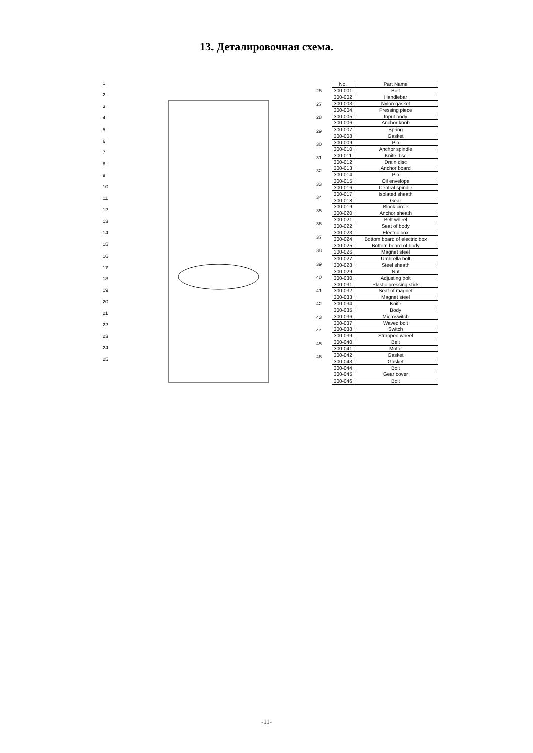13. Деталировочная схема.
123456789
10
11
12
13
14
15
16
17
18
19
20
21
22
23
24
25
26
27
28
29
30
31
32
33
34
35
36
37
38
39
40
41
42
43
44
45
46
| No. | Part Name |
| --- | --- |
| 300-001 | Bolt |
| 300-002 | Handlebar |
| 300-003 | Nylon gasket |
| 300-004 | Pressing piece |
| 300-005 | Input body |
| 300-006 | Anchor knob |
| 300-007 | Spring |
| 300-008 | Gasket |
| 300-009 | Pin |
| 300-010 | Anchor spindle |
| 300-011 | Knife disc |
| 300-012 | Drain disc |
| 300-013 | Anchor board |
| 300-014 | Pin |
| 300-015 | Oil envelope |
| 300-016 | Central spindle |
| 300-017 | Isolated sheath |
| 300-018 | Gear |
| 300-019 | Block circle |
| 300-020 | Anchor sheath |
| 300-021 | Belt wheel |
| 300-022 | Seat of body |
| 300-023 | Electric box |
| 300-024 | Bottom board of electric box |
| 300-025 | Bottom board of body |
| 300-026 | Magnet steel |
| 300-027 | Umbrella bolt |
| 300-028 | Steel sheath |
| 300-029 | Nut |
| 300-030 | Adjusting bolt |
| 300-031 | Plastic pressing stick |
| 300-032 | Seat of magnet |
| 300-033 | Magnet steel |
| 300-034 | Knife |
| 300-035 | Body |
| 300-036 | Microswitch |
| 300-037 | Waved bolt |
| 300-038 | Switch |
| 300-039 | Strapped wheel |
| 300-040 | Belt |
| 300-041 | Motor |
| 300-042 | Gasket |
| 300-043 | Gasket |
| 300-044 | Bolt |
| 300-045 | Gear cover |
| 300-046 | Bolt |
-11-